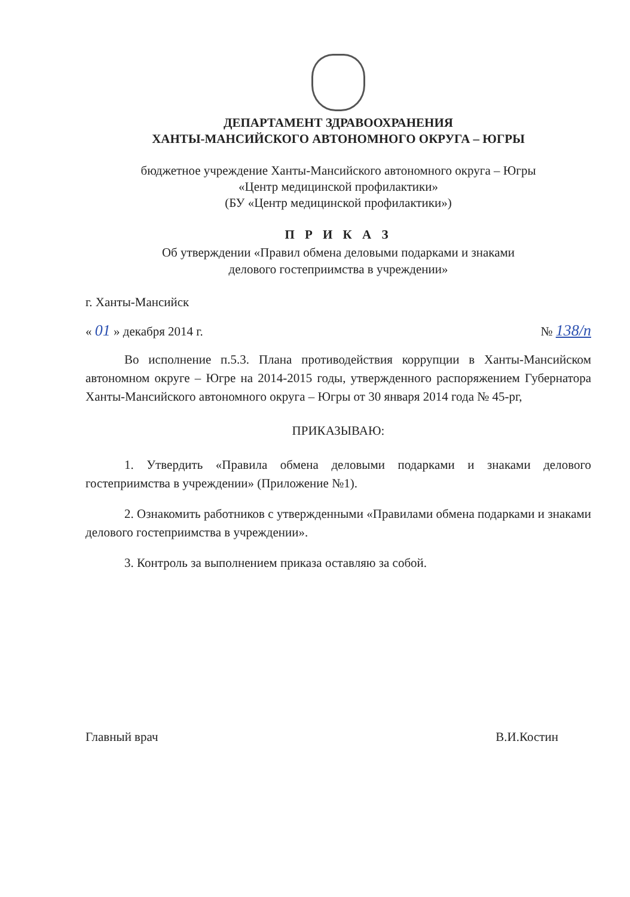ДЕПАРТАМЕНТ ЗДРАВООХРАНЕНИЯ
ХАНТЫ-МАНСИЙСКОГО АВТОНОМНОГО ОКРУГА – ЮГРЫ
бюджетное учреждение Ханты-Мансийского автономного округа – Югры
«Центр медицинской профилактики»
(БУ «Центр медицинской профилактики»)
П Р И К А З
Об утверждении «Правил обмена деловыми подарками и знаками
делового гостеприимства в учреждении»
г. Ханты-Мансийск
« 01 » декабря 2014 г. № 138/п
Во исполнение п.5.3. Плана противодействия коррупции в Ханты-Мансийском автономном округе – Югре на 2014-2015 годы, утвержденного распоряжением Губернатора Ханты-Мансийского автономного округа – Югры от 30 января 2014 года № 45-рг,
ПРИКАЗЫВАЮ:
1. Утвердить «Правила обмена деловыми подарками и знаками делового гостеприимства в учреждении» (Приложение №1).
2. Ознакомить работников с утвержденными «Правилами обмена подарками и знаками делового гостеприимства в учреждении».
3. Контроль за выполнением приказа оставляю за собой.
Главный врач В.И.Костин